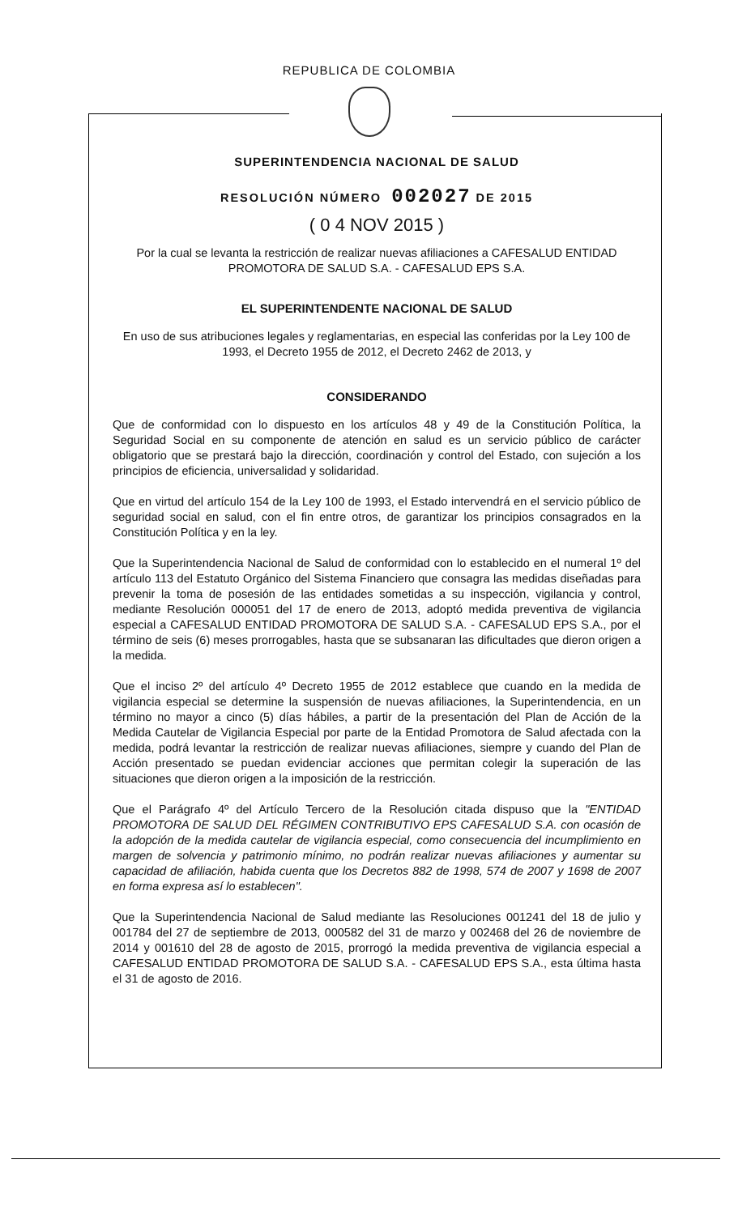REPUBLICA DE COLOMBIA
SUPERINTENDENCIA NACIONAL DE SALUD
RESOLUCIÓN NÚMERO 002027 DE 2015
( 0 4 NOV 2015 )
Por la cual se levanta la restricción de realizar nuevas afiliaciones a CAFESALUD ENTIDAD PROMOTORA DE SALUD S.A. - CAFESALUD EPS S.A.
EL SUPERINTENDENTE NACIONAL DE SALUD
En uso de sus atribuciones legales y reglamentarias, en especial las conferidas por la Ley 100 de 1993, el Decreto 1955 de 2012, el Decreto 2462 de 2013, y
CONSIDERANDO
Que de conformidad con lo dispuesto en los artículos 48 y 49 de la Constitución Política, la Seguridad Social en su componente de atención en salud es un servicio público de carácter obligatorio que se prestará bajo la dirección, coordinación y control del Estado, con sujeción a los principios de eficiencia, universalidad y solidaridad.
Que en virtud del artículo 154 de la Ley 100 de 1993, el Estado intervendrá en el servicio público de seguridad social en salud, con el fin entre otros, de garantizar los principios consagrados en la Constitución Política y en la ley.
Que la Superintendencia Nacional de Salud de conformidad con lo establecido en el numeral 1º del artículo 113 del Estatuto Orgánico del Sistema Financiero que consagra las medidas diseñadas para prevenir la toma de posesión de las entidades sometidas a su inspección, vigilancia y control, mediante Resolución 000051 del 17 de enero de 2013, adoptó medida preventiva de vigilancia especial a CAFESALUD ENTIDAD PROMOTORA DE SALUD S.A. - CAFESALUD EPS S.A., por el término de seis (6) meses prorrogables, hasta que se subsanaran las dificultades que dieron origen a la medida.
Que el inciso 2º del artículo 4º Decreto 1955 de 2012 establece que cuando en la medida de vigilancia especial se determine la suspensión de nuevas afiliaciones, la Superintendencia, en un término no mayor a cinco (5) días hábiles, a partir de la presentación del Plan de Acción de la Medida Cautelar de Vigilancia Especial por parte de la Entidad Promotora de Salud afectada con la medida, podrá levantar la restricción de realizar nuevas afiliaciones, siempre y cuando del Plan de Acción presentado se puedan evidenciar acciones que permitan colegir la superación de las situaciones que dieron origen a la imposición de la restricción.
Que el Parágrafo 4º del Artículo Tercero de la Resolución citada dispuso que la "ENTIDAD PROMOTORA DE SALUD DEL RÉGIMEN CONTRIBUTIVO EPS CAFESALUD S.A. con ocasión de la adopción de la medida cautelar de vigilancia especial, como consecuencia del incumplimiento en margen de solvencia y patrimonio mínimo, no podrán realizar nuevas afiliaciones y aumentar su capacidad de afiliación, habida cuenta que los Decretos 882 de 1998, 574 de 2007 y 1698 de 2007 en forma expresa así lo establecen".
Que la Superintendencia Nacional de Salud mediante las Resoluciones 001241 del 18 de julio y 001784 del 27 de septiembre de 2013, 000582 del 31 de marzo y 002468 del 26 de noviembre de 2014 y 001610 del 28 de agosto de 2015, prorrogó la medida preventiva de vigilancia especial a CAFESALUD ENTIDAD PROMOTORA DE SALUD S.A. - CAFESALUD EPS S.A., esta última hasta el 31 de agosto de 2016.